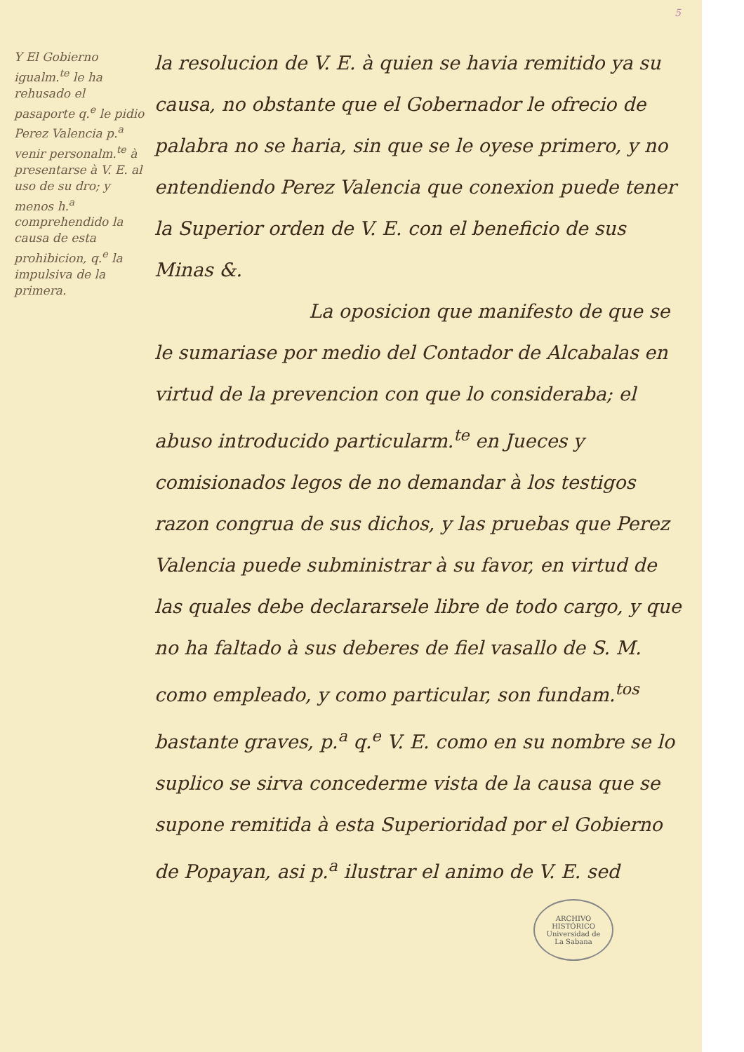5
Y El Gobierno igualm.<sup>te</sup> le ha rehusado el pasaporte q.<sup>e</sup> le pidio Perez Valencia p.<sup>a</sup> venir personalm.<sup>te</sup> à presentarse à V. E. al uso de su dro; y menos h.<sup>a</sup> comprehendido la causa de esta prohibicion, q.<sup>e</sup> la impulsiva de la primera.
la resolucion de V. E. à quien se havia remitido ya su causa, no obstante que el Gobernador le ofrecio de palabra no se haria, sin que se le oyese primero, y no entendiendo Perez Valencia que conexion puede tener la Superior orden de V. E. con el beneficio de sus Minas &.
La oposicion que manifesto de que se le sumariase por medio del Contador de Alcabalas en virtud de la prevencion con que lo consideraba; el abuso introducido particularm.<sup>te</sup> en Jueces y comisionados legos de no demandar à los testigos razon congrua de sus dichos, y las pruebas que Perez Valencia puede subministrar à su favor, en virtud de las quales debe declararsele libre de todo cargo, y que no ha faltado à sus deberes de fiel vasallo de S. M. como empleado, y como particular, son fundam.<sup>tos</sup> bastante graves, p.<sup>a</sup> q.<sup>e</sup> V. E. como en su nombre se lo suplico se sirva concederme vista de la causa que se supone remitida à esta Superioridad por el Gobierno de Popayan, asi p.<sup>a</sup> ilustrar el animo de V. E. sed
ARCHIVO HISTÓRICO
Universidad de
La Sabana